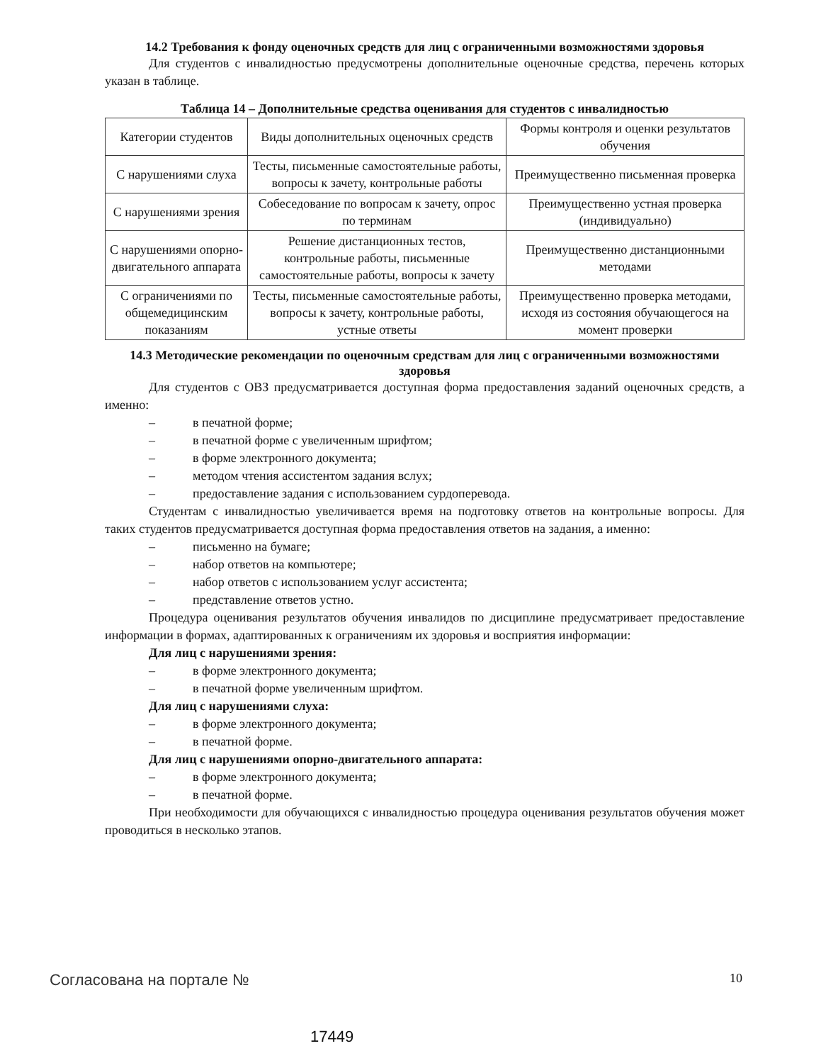14.2 Требования к фонду оценочных средств для лиц с ограниченными возможностями здоровья
Для студентов с инвалидностью предусмотрены дополнительные оценочные средства, перечень которых указан в таблице.
Таблица 14 – Дополнительные средства оценивания для студентов с инвалидностью
| Категории студентов | Виды дополнительных оценочных средств | Формы контроля и оценки результатов обучения |
| С нарушениями слуха | Тесты, письменные самостоятельные работы, вопросы к зачету, контрольные работы | Преимущественно письменная проверка |
| С нарушениями зрения | Собеседование по вопросам к зачету, опрос по терминам | Преимущественно устная проверка (индивидуально) |
| С нарушениями опорно-двигательного аппарата | Решение дистанционных тестов, контрольные работы, письменные самостоятельные работы, вопросы к зачету | Преимущественно дистанционными методами |
| С ограничениями по общемедицинским показаниям | Тесты, письменные самостоятельные работы, вопросы к зачету, контрольные работы, устные ответы | Преимущественно проверка методами, исходя из состояния обучающегося на момент проверки |
14.3 Методические рекомендации по оценочным средствам для лиц с ограниченными возможностями здоровья
Для студентов с ОВЗ предусматривается доступная форма предоставления заданий оценочных средств, а именно:
– в печатной форме;
– в печатной форме с увеличенным шрифтом;
– в форме электронного документа;
– методом чтения ассистентом задания вслух;
– предоставление задания с использованием сурдоперевода.
Студентам с инвалидностью увеличивается время на подготовку ответов на контрольные вопросы. Для таких студентов предусматривается доступная форма предоставления ответов на задания, а именно:
– письменно на бумаге;
– набор ответов на компьютере;
– набор ответов с использованием услуг ассистента;
– представление ответов устно.
Процедура оценивания результатов обучения инвалидов по дисциплине предусматривает предоставление информации в формах, адаптированных к ограничениям их здоровья и восприятия информации:
Для лиц с нарушениями зрения:
– в форме электронного документа;
– в печатной форме увеличенным шрифтом.
Для лиц с нарушениями слуха:
– в форме электронного документа;
– в печатной форме.
Для лиц с нарушениями опорно-двигательного аппарата:
– в форме электронного документа;
– в печатной форме.
При необходимости для обучающихся с инвалидностью процедура оценивания результатов обучения может проводиться в несколько этапов.
Согласована на портале № 10
17449